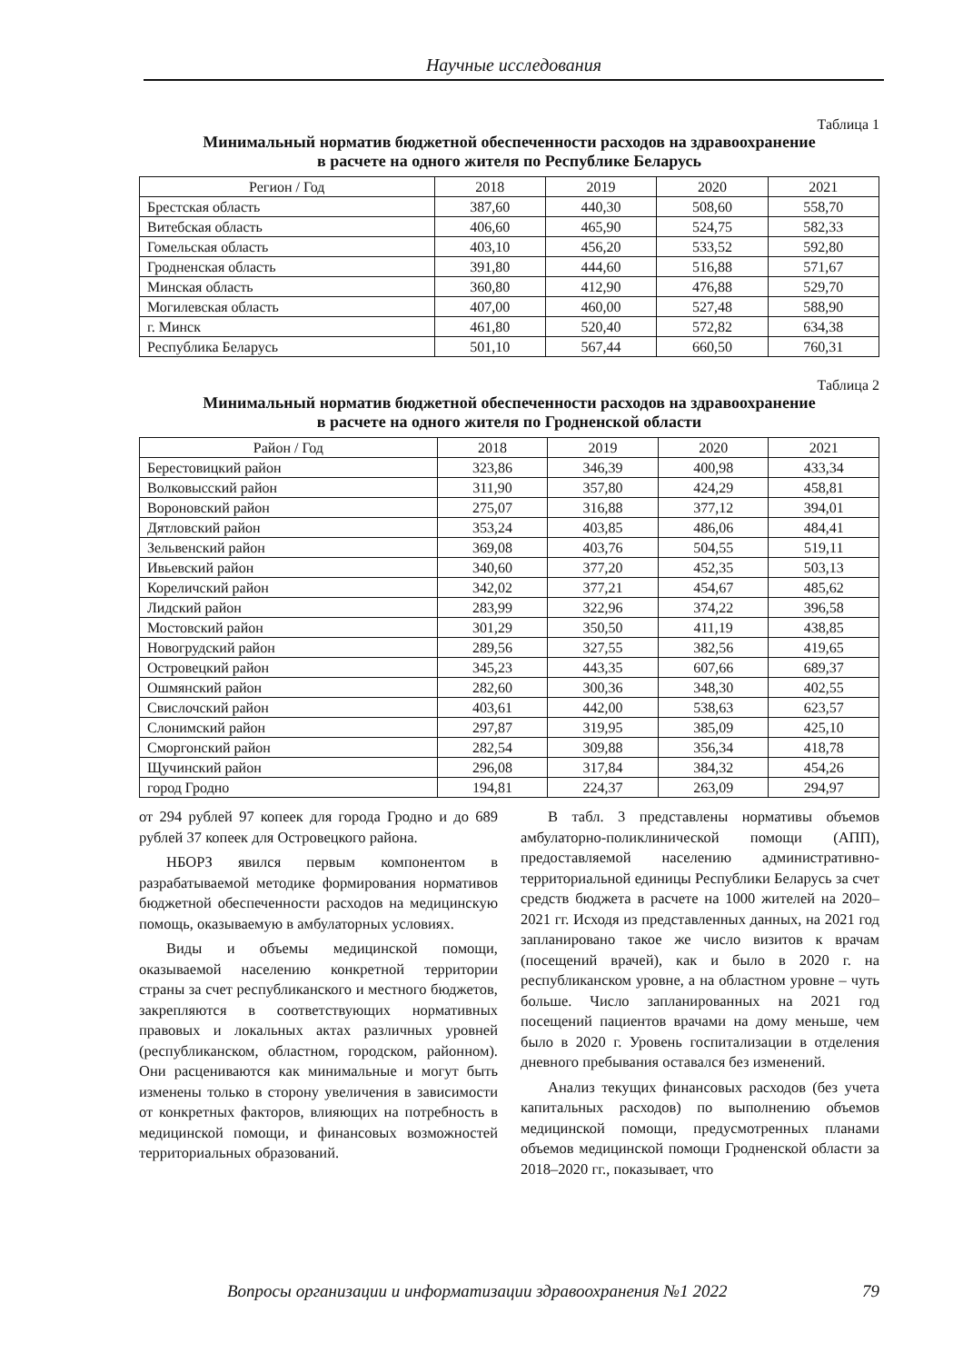Научные исследования
Таблица 1
Минимальный норматив бюджетной обеспеченности расходов на здравоохранение
в расчете на одного жителя по Республике Беларусь
| Регион / Год | 2018 | 2019 | 2020 | 2021 |
| --- | --- | --- | --- | --- |
| Брестская область | 387,60 | 440,30 | 508,60 | 558,70 |
| Витебская область | 406,60 | 465,90 | 524,75 | 582,33 |
| Гомельская область | 403,10 | 456,20 | 533,52 | 592,80 |
| Гродненская область | 391,80 | 444,60 | 516,88 | 571,67 |
| Минская область | 360,80 | 412,90 | 476,88 | 529,70 |
| Могилевская область | 407,00 | 460,00 | 527,48 | 588,90 |
| г. Минск | 461,80 | 520,40 | 572,82 | 634,38 |
| Республика Беларусь | 501,10 | 567,44 | 660,50 | 760,31 |
Таблица 2
Минимальный норматив бюджетной обеспеченности расходов на здравоохранение
в расчете на одного жителя по Гродненской области
| Район / Год | 2018 | 2019 | 2020 | 2021 |
| --- | --- | --- | --- | --- |
| Берестовицкий район | 323,86 | 346,39 | 400,98 | 433,34 |
| Волковысский район | 311,90 | 357,80 | 424,29 | 458,81 |
| Вороновский район | 275,07 | 316,88 | 377,12 | 394,01 |
| Дятловский район | 353,24 | 403,85 | 486,06 | 484,41 |
| Зельвенский район | 369,08 | 403,76 | 504,55 | 519,11 |
| Ивьевский район | 340,60 | 377,20 | 452,35 | 503,13 |
| Кореличский район | 342,02 | 377,21 | 454,67 | 485,62 |
| Лидский район | 283,99 | 322,96 | 374,22 | 396,58 |
| Мостовский район | 301,29 | 350,50 | 411,19 | 438,85 |
| Новогрудский район | 289,56 | 327,55 | 382,56 | 419,65 |
| Островецкий район | 345,23 | 443,35 | 607,66 | 689,37 |
| Ошмянский район | 282,60 | 300,36 | 348,30 | 402,55 |
| Свислочский район | 403,61 | 442,00 | 538,63 | 623,57 |
| Слонимский район | 297,87 | 319,95 | 385,09 | 425,10 |
| Сморгонский район | 282,54 | 309,88 | 356,34 | 418,78 |
| Щучинский район | 296,08 | 317,84 | 384,32 | 454,26 |
| город Гродно | 194,81 | 224,37 | 263,09 | 294,97 |
от 294 рублей 97 копеек для города Гродно и до 689 рублей 37 копеек для Островецкого района.
НБОРЗ явился первым компонентом в разрабатываемой методике формирования нормативов бюджетной обеспеченности расходов на медицинскую помощь, оказываемую в амбулаторных условиях.
Виды и объемы медицинской помощи, оказываемой населению конкретной территории страны за счет республиканского и местного бюджетов, закрепляются в соответствующих нормативных правовых и локальных актах различных уровней (республиканском, областном, городском, районном). Они расцениваются как минимальные и могут быть изменены только в сторону увеличения в зависимости от конкретных факторов, влияющих на потребность в медицинской помощи, и финансовых возможностей территориальных образований.
В табл. 3 представлены нормативы объемов амбулаторно-поликлинической помощи (АПП), предоставляемой населению административно-территориальной единицы Республики Беларусь за счет средств бюджета в расчете на 1000 жителей на 2020–2021 гг. Исходя из представленных данных, на 2021 год запланировано такое же число визитов к врачам (посещений врачей), как и было в 2020 г. на республиканском уровне, а на областном уровне – чуть больше. Число запланированных на 2021 год посещений пациентов врачами на дому меньше, чем было в 2020 г. Уровень госпитализации в отделения дневного пребывания оставался без изменений.
Анализ текущих финансовых расходов (без учета капитальных расходов) по выполнению объемов медицинской помощи, предусмотренных планами объемов медицинской помощи Гродненской области за 2018–2020 гг., показывает, что
Вопросы организации и информатизации здравоохранения №1 2022 79